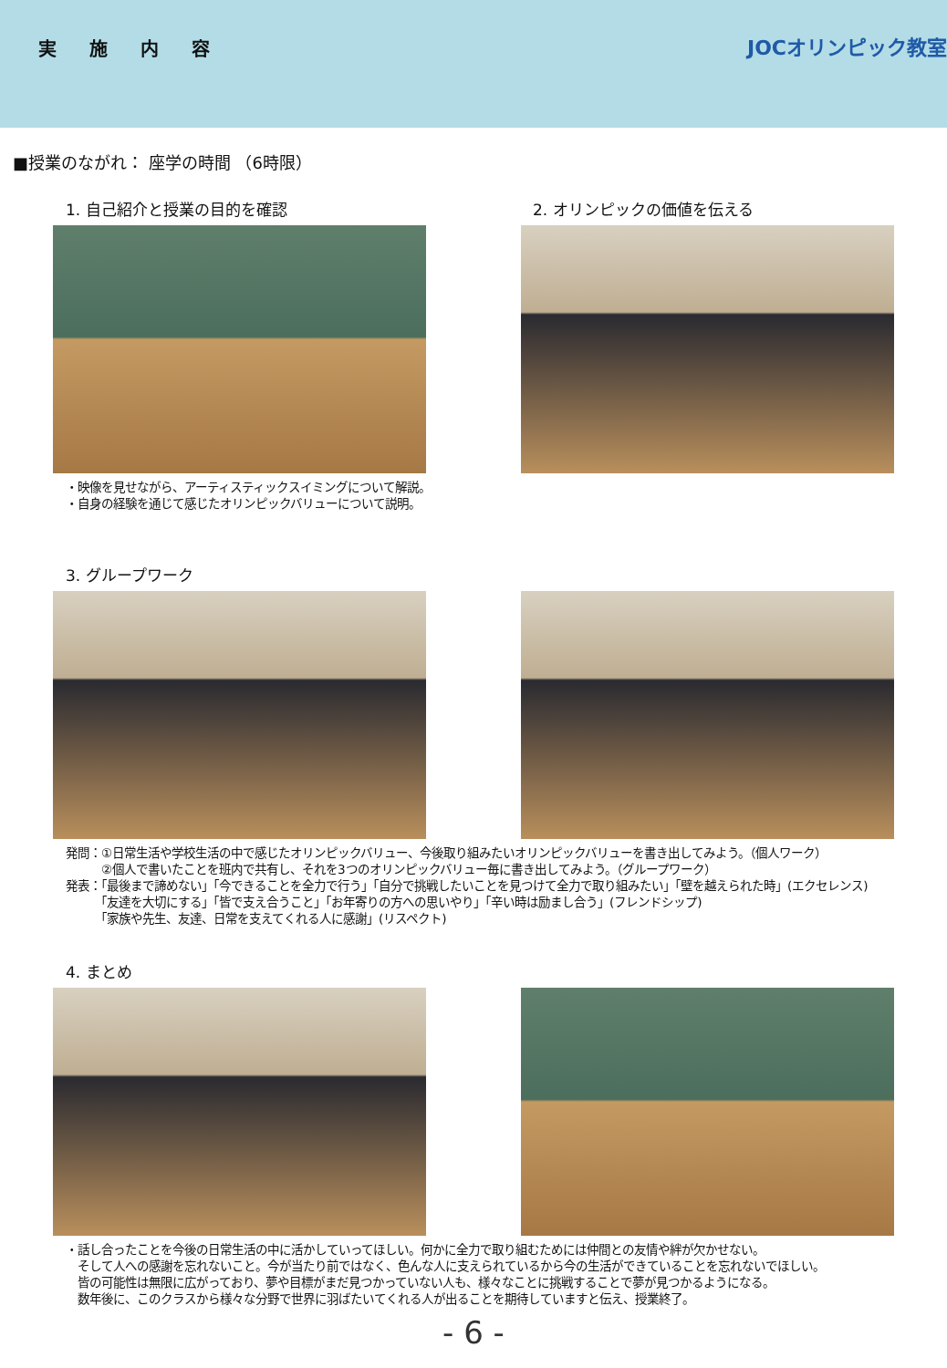実施内容
JOCオリンピック教室
■授業のながれ： 座学の時間 （6時限）
1. 自己紹介と授業の目的を確認 2. オリンピックの価値を伝える
・映像を見せながら、アーティスティックスイミングについて解説。
・自身の経験を通じて感じたオリンピックバリューについて説明。
3. グループワーク
発問：①日常生活や学校生活の中で感じたオリンピックバリュー、今後取り組みたいオリンピックバリューを書き出してみよう。（個人ワーク）
　　　②個人で書いたことを班内で共有し、それを3つのオリンピックバリュー毎に書き出してみよう。（グループワーク）
発表：「最後まで諦めない」「今できることを全力で行う」「自分で挑戦したいことを見つけて全力で取り組みたい」「壁を越えられた時」(エクセレンス)
　　　「友達を大切にする」「皆で支え合うこと」「お年寄りの方への思いやり」「辛い時は励まし合う」(フレンドシップ)
　　　「家族や先生、友達、日常を支えてくれる人に感謝」(リスペクト)
4. まとめ
・話し合ったことを今後の日常生活の中に活かしていってほしい。何かに全力で取り組むためには仲間との友情や絆が欠かせない。
　そして人への感謝を忘れないこと。今が当たり前ではなく、色んな人に支えられているから今の生活ができていることを忘れないでほしい。
　皆の可能性は無限に広がっており、夢や目標がまだ見つかっていない人も、様々なことに挑戦することで夢が見つかるようになる。
　数年後に、このクラスから様々な分野で世界に羽ばたいてくれる人が出ることを期待していますと伝え、授業終了。
- 6 -